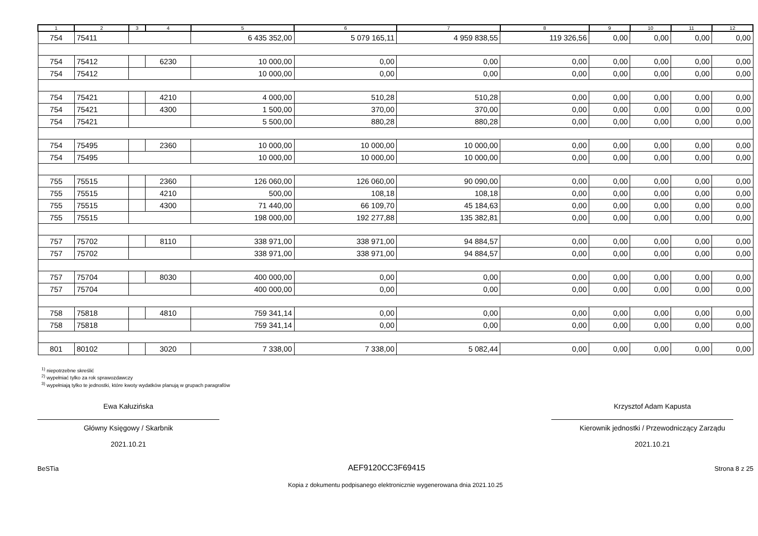| 1 | 2 | 3 | 4 | 5 | 6 | 7 | 8 | 9 | 10 | 11 | 12 |
| --- | --- | --- | --- | --- | --- | --- | --- | --- | --- | --- | --- |
| 754 | 75411 | | | 6 435 352,00 | 5 079 165,11 | 4 959 838,55 | 119 326,56 | 0,00 | 0,00 | 0,00 | 0,00 |
| 754 | 75412 | | 6230 | 10 000,00 | 0,00 | 0,00 | 0,00 | 0,00 | 0,00 | 0,00 | 0,00 |
| 754 | 75412 | | | 10 000,00 | 0,00 | 0,00 | 0,00 | 0,00 | 0,00 | 0,00 | 0,00 |
| 754 | 75421 | | 4210 | 4 000,00 | 510,28 | 510,28 | 0,00 | 0,00 | 0,00 | 0,00 | 0,00 |
| 754 | 75421 | | 4300 | 1 500,00 | 370,00 | 370,00 | 0,00 | 0,00 | 0,00 | 0,00 | 0,00 |
| 754 | 75421 | | | 5 500,00 | 880,28 | 880,28 | 0,00 | 0,00 | 0,00 | 0,00 | 0,00 |
| 754 | 75495 | | 2360 | 10 000,00 | 10 000,00 | 10 000,00 | 0,00 | 0,00 | 0,00 | 0,00 | 0,00 |
| 754 | 75495 | | | 10 000,00 | 10 000,00 | 10 000,00 | 0,00 | 0,00 | 0,00 | 0,00 | 0,00 |
| 755 | 75515 | | 2360 | 126 060,00 | 126 060,00 | 90 090,00 | 0,00 | 0,00 | 0,00 | 0,00 | 0,00 |
| 755 | 75515 | | 4210 | 500,00 | 108,18 | 108,18 | 0,00 | 0,00 | 0,00 | 0,00 | 0,00 |
| 755 | 75515 | | 4300 | 71 440,00 | 66 109,70 | 45 184,63 | 0,00 | 0,00 | 0,00 | 0,00 | 0,00 |
| 755 | 75515 | | | 198 000,00 | 192 277,88 | 135 382,81 | 0,00 | 0,00 | 0,00 | 0,00 | 0,00 |
| 757 | 75702 | | 8110 | 338 971,00 | 338 971,00 | 94 884,57 | 0,00 | 0,00 | 0,00 | 0,00 | 0,00 |
| 757 | 75702 | | | 338 971,00 | 338 971,00 | 94 884,57 | 0,00 | 0,00 | 0,00 | 0,00 | 0,00 |
| 757 | 75704 | | 8030 | 400 000,00 | 0,00 | 0,00 | 0,00 | 0,00 | 0,00 | 0,00 | 0,00 |
| 757 | 75704 | | | 400 000,00 | 0,00 | 0,00 | 0,00 | 0,00 | 0,00 | 0,00 | 0,00 |
| 758 | 75818 | | 4810 | 759 341,14 | 0,00 | 0,00 | 0,00 | 0,00 | 0,00 | 0,00 | 0,00 |
| 758 | 75818 | | | 759 341,14 | 0,00 | 0,00 | 0,00 | 0,00 | 0,00 | 0,00 | 0,00 |
| 801 | 80102 | | 3020 | 7 338,00 | 7 338,00 | 5 082,44 | 0,00 | 0,00 | 0,00 | 0,00 | 0,00 |
<sup>1)</sup> niepotrzebne skreślić
<sup>2)</sup> wypełniać tylko za rok sprawozdawczy
<sup>3)</sup> wypełniają tylko te jednostki, które kwoty wydatków planują w grupach paragrafów
Ewa Kałuzińska
Główny Księgowy / Skarbnik
2021.10.21
Krzysztof Adam Kapusta
Kierownik jednostki / Przewodniczący Zarządu
2021.10.21
BeSTia AEF9120CC3F69415 Strona 8 z 25
Kopia z dokumentu podpisanego elektronicznie wygenerowana dnia 2021.10.25